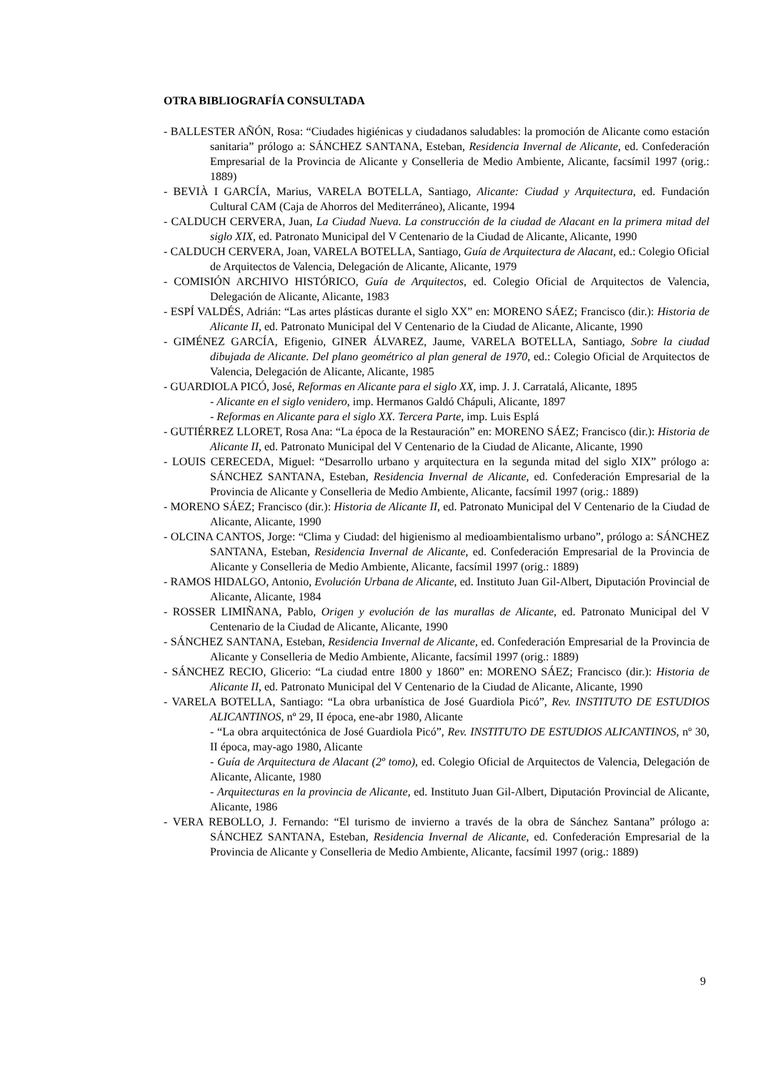OTRA BIBLIOGRAFÍA CONSULTADA
- BALLESTER AÑÓN, Rosa: “Ciudades higiénicas y ciudadanos saludables: la promoción de Alicante como estación sanitaria” prólogo a: SÁNCHEZ SANTANA, Esteban, Residencia Invernal de Alicante, ed. Confederación Empresarial de la Provincia de Alicante y Conselleria de Medio Ambiente, Alicante, facsímil 1997 (orig.: 1889)
- BEVIÀ I GARCÍA, Marius, VARELA BOTELLA, Santiago, Alicante: Ciudad y Arquitectura, ed. Fundación Cultural CAM (Caja de Ahorros del Mediterráneo), Alicante, 1994
- CALDUCH CERVERA, Juan, La Ciudad Nueva. La construcción de la ciudad de Alacant en la primera mitad del siglo XIX, ed. Patronato Municipal del V Centenario de la Ciudad de Alicante, Alicante, 1990
- CALDUCH CERVERA, Joan, VARELA BOTELLA, Santiago, Guía de Arquitectura de Alacant, ed.: Colegio Oficial de Arquitectos de Valencia, Delegación de Alicante, Alicante, 1979
- COMISIÓN ARCHIVO HISTÓRICO, Guía de Arquitectos, ed. Colegio Oficial de Arquitectos de Valencia, Delegación de Alicante, Alicante, 1983
- ESPÍ VALDÉS, Adrián: “Las artes plásticas durante el siglo XX” en: MORENO SÁEZ; Francisco (dir.): Historia de Alicante II, ed. Patronato Municipal del V Centenario de la Ciudad de Alicante, Alicante, 1990
- GIMÉNEZ GARCÍA, Efigenio, GINER ÁLVAREZ, Jaume, VARELA BOTELLA, Santiago, Sobre la ciudad dibujada de Alicante. Del plano geométrico al plan general de 1970, ed.: Colegio Oficial de Arquitectos de Valencia, Delegación de Alicante, Alicante, 1985
- GUARDIOLA PICÓ, José, Reformas en Alicante para el siglo XX, imp. J. J. Carratalá, Alicante, 1895
- Alicante en el siglo venidero, imp. Hermanos Galdó Chápuli, Alicante, 1897
- Reformas en Alicante para el siglo XX. Tercera Parte, imp. Luis Esplá
- GUTIÉRREZ LLORET, Rosa Ana: “La época de la Restauración” en: MORENO SÁEZ; Francisco (dir.): Historia de Alicante II, ed. Patronato Municipal del V Centenario de la Ciudad de Alicante, Alicante, 1990
- LOUIS CERECEDA, Miguel: “Desarrollo urbano y arquitectura en la segunda mitad del siglo XIX” prólogo a: SÁNCHEZ SANTANA, Esteban, Residencia Invernal de Alicante, ed. Confederación Empresarial de la Provincia de Alicante y Conselleria de Medio Ambiente, Alicante, facsímil 1997 (orig.: 1889)
- MORENO SÁEZ; Francisco (dir.): Historia de Alicante II, ed. Patronato Municipal del V Centenario de la Ciudad de Alicante, Alicante, 1990
- OLCINA CANTOS, Jorge: “Clima y Ciudad: del higienismo al medioambientalismo urbano”, prólogo a: SÁNCHEZ SANTANA, Esteban, Residencia Invernal de Alicante, ed. Confederación Empresarial de la Provincia de Alicante y Conselleria de Medio Ambiente, Alicante, facsímil 1997 (orig.: 1889)
- RAMOS HIDALGO, Antonio, Evolución Urbana de Alicante, ed. Instituto Juan Gil-Albert, Diputación Provincial de Alicante, Alicante, 1984
- ROSSER LIMIÑANA, Pablo, Origen y evolución de las murallas de Alicante, ed. Patronato Municipal del V Centenario de la Ciudad de Alicante, Alicante, 1990
- SÁNCHEZ SANTANA, Esteban, Residencia Invernal de Alicante, ed. Confederación Empresarial de la Provincia de Alicante y Conselleria de Medio Ambiente, Alicante, facsímil 1997 (orig.: 1889)
- SÁNCHEZ RECIO, Glicerio: “La ciudad entre 1800 y 1860” en: MORENO SÁEZ; Francisco (dir.): Historia de Alicante II, ed. Patronato Municipal del V Centenario de la Ciudad de Alicante, Alicante, 1990
- VARELA BOTELLA, Santiago: “La obra urbanística de José Guardiola Picó”, Rev. INSTITUTO DE ESTUDIOS ALICANTINOS, nº 29, II época, ene-abr 1980, Alicante
- “La obra arquitectónica de José Guardiola Picó”, Rev. INSTITUTO DE ESTUDIOS ALICANTINOS, nº 30, II época, may-ago 1980, Alicante
- Guía de Arquitectura de Alacant (2º tomo), ed. Colegio Oficial de Arquitectos de Valencia, Delegación de Alicante, Alicante, 1980
- Arquitecturas en la provincia de Alicante, ed. Instituto Juan Gil-Albert, Diputación Provincial de Alicante, Alicante, 1986
- VERA REBOLLO, J. Fernando: “El turismo de invierno a través de la obra de Sánchez Santana” prólogo a: SÁNCHEZ SANTANA, Esteban, Residencia Invernal de Alicante, ed. Confederación Empresarial de la Provincia de Alicante y Conselleria de Medio Ambiente, Alicante, facsímil 1997 (orig.: 1889)
9